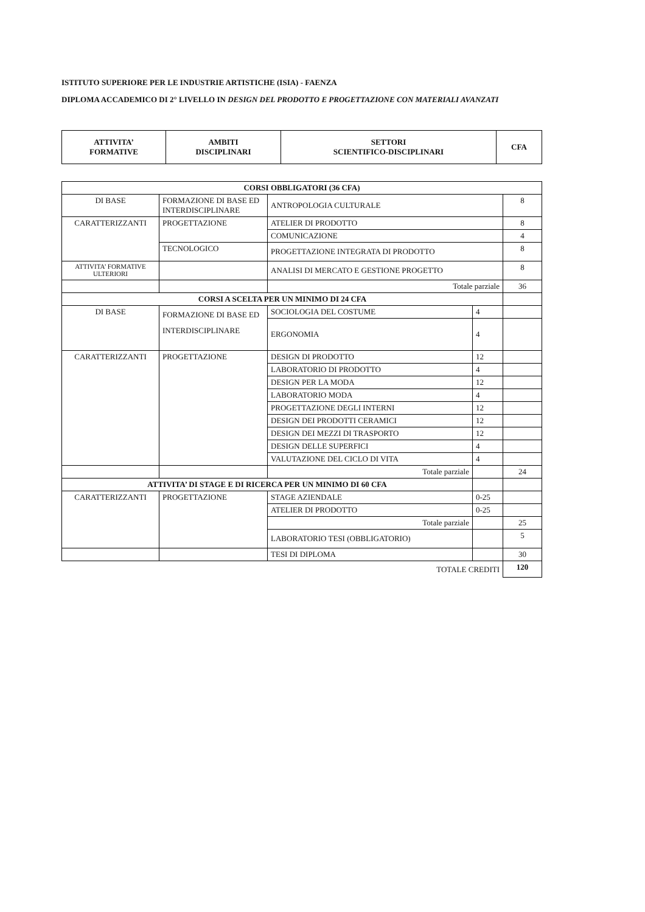ISTITUTO SUPERIORE PER LE INDUSTRIE ARTISTICHE (ISIA) - FAENZA
DIPLOMA ACCADEMICO DI 2° LIVELLO IN DESIGN DEL PRODOTTO E PROGETTAZIONE CON MATERIALI AVANZATI
| ATTIVITA’ FORMATIVE | AMBITI DISCIPLINARI | SETTORI SCIENTIFICO-DISCIPLINARI | CFA |
| --- | --- | --- | --- |
| CORSI OBBLIGATORI (36 CFA) | | | | |
| --- | --- | --- | --- | --- |
| DI BASE | FORMAZIONE DI BASE ED INTERDISCIPLINARE | ANTROPOLOGIA CULTURALE | | 8 |
| CARATTERIZZANTI | PROGETTAZIONE | ATELIER DI PRODOTTO | | 8 |
| | | COMUNICAZIONE | | 4 |
| | TECNOLOGICO | PROGETTAZIONE INTEGRATA DI PRODOTTO | | 8 |
| ATTIVITA’ FORMATIVE ULTERIORI | | ANALISI DI MERCATO E GESTIONE PROGETTO | | 8 |
| | | Totale parziale | | 36 |
| CORSI A SCELTA PER UN MINIMO DI 24 CFA | | | | |
| DI BASE | FORMAZIONE DI BASE ED INTERDISCIPLINARE | SOCIOLOGIA DEL COSTUME | 4 | |
| | | ERGONOMIA | 4 | |
| CARATTERIZZANTI | PROGETTAZIONE | DESIGN DI PRODOTTO | 12 | |
| | | LABORATORIO DI PRODOTTO | 4 | |
| | | DESIGN PER LA MODA | 12 | |
| | | LABORATORIO MODA | 4 | |
| | | PROGETTAZIONE DEGLI INTERNI | 12 | |
| | | DESIGN DEI PRODOTTI CERAMICI | 12 | |
| | | DESIGN DEI MEZZI DI TRASPORTO | 12 | |
| | | DESIGN DELLE SUPERFICI | 4 | |
| | | VALUTAZIONE DEL CICLO DI VITA | 4 | |
| | | Totale parziale | | 24 |
| ATTIVITA’ DI STAGE E DI RICERCA PER UN MINIMO DI 60 CFA | | | | |
| CARATTERIZZANTI | PROGETTAZIONE | STAGE AZIENDALE | 0-25 | |
| | | ATELIER DI PRODOTTO | 0-25 | |
| | | Totale parziale | | 25 |
| | | LABORATORIO TESI (OBBLIGATORIO) | | 5 |
| | | TESI DI DIPLOMA | | 30 |
| TOTALE CREDITI | | | | 120 |